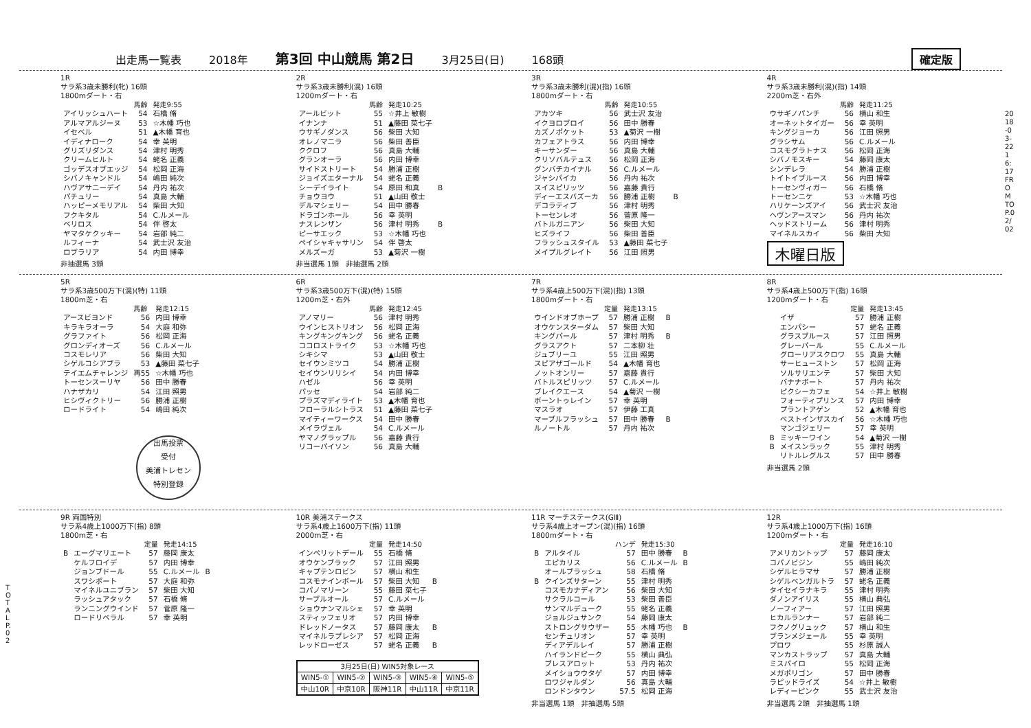出走馬一覧表 2018年 第3回 中山競馬 第2日 3月25日(日) 168頭 確定版
1R
サラ系3歳未勝利(牝) 16頭
1800mダート・右
| | 馬齢 | 発走9:55 |
| --- | --- | --- |
| アイリッシュハート | 54 | 石橋 脩 |
| アルマアルジーヌ | 53 | ☆木幡 巧也 |
| イセベル | 51 | ▲木幡 育也 |
| イディナローク | 54 | 幸 英明 |
| グリズリダンス | 54 | 津村 明秀 |
| クリームヒルト | 54 | 蛯名 正義 |
| ゴッデスオブエッジ | 54 | 松岡 正海 |
| シバノキャンドル | 54 | 嶋田 純次 |
| ハヴアサニーデイ | 54 | 丹内 祐次 |
| パチュリー | 54 | 真島 大輔 |
| ハッピーメモリアル | 54 | 柴田 大知 |
| フクキタル | 54 | C.ルメール |
| ベリロス | 54 | 伴 啓太 |
| ヤマタケクッキー | 54 | 岩部 純二 |
| ルフィーナ | 54 | 武士沢 友治 |
| ロブラリア | 54 | 内田 博幸 |
非抽選馬 3頭
2R
サラ系3歳未勝利(混) 16頭
1200mダート・右
| | 馬齢 | 発走10:25 | |
| --- | --- | --- | --- |
| アールビット | 55 | ☆井上 敏樹 | |
| イナンナ | 51 | ▲藤田 菜七子 | |
| ウサギノダンス | 56 | 柴田 大知 | |
| オレノマニラ | 56 | 柴田 善臣 | |
| ククロフ | 56 | 真島 大輔 | |
| グランオーラ | 56 | 内田 博幸 | |
| サイドストリート | 54 | 勝浦 正樹 | |
| ジョイズエターナル | 54 | 蛯名 正義 | |
| シーデイライト | 54 | 原田 和真 | B |
| チョウヨウ | 51 | ▲山田 敬士 | |
| デルマシェリー | 54 | 田中 勝春 | |
| ドラゴンホール | 56 | 幸 英明 | |
| ナスレンザン | 56 | 津村 明秀 | B |
| ピーサエック | 53 | ☆木幡 巧也 | |
| ペイシャキャサリン | 54 | 伴 啓太 | |
| メルズーガ | 53 | ▲菊沢 一樹 | |
非当選馬 1頭 非抽選馬 2頭
3R
サラ系3歳未勝利(混)(指) 16頭
1800mダート・右
| | 馬齢 | 発走10:55 | |
| --- | --- | --- | --- |
| アカツキ | 56 | 武士沢 友治 | |
| イクヨロブロイ | 56 | 田中 勝春 | |
| カズノポケット | 53 | ▲菊沢 一樹 | |
| カフェアトラス | 56 | 内田 博幸 | |
| キーサンダー | 56 | 真島 大輔 | |
| クリソバルテュス | 56 | 松岡 正海 | |
| グンバチカイナル | 56 | C.ルメール | |
| ジャシパイカ | 56 | 丹内 祐次 | |
| スイスピリッツ | 56 | 嘉藤 貴行 | |
| ディーエスバズーカ | 56 | 勝浦 正樹 | B |
| デコラティブ | 56 | 津村 明秀 | |
| トーセンレオ | 56 | 菅原 隆一 | |
| バトルガニアン | 56 | 柴田 大知 | |
| ヒズライフ | 56 | 柴田 善臣 | |
| フラッシュスタイル | 53 | ▲藤田 菜七子 | |
| メイプルグレイト | 56 | 江田 照男 | |
4R
サラ系3歳未勝利(混)(指) 14頭
2200m芝・右外
| | 馬齢 | 発走11:25 |
| --- | --- | --- |
| ウサギノパンチ | 56 | 横山 和生 |
| オーネットタイガー | 56 | 幸 英明 |
| キングジョーカ | 56 | 江田 照男 |
| グラシサム | 56 | C.ルメール |
| コスモグラトナス | 56 | 松岡 正海 |
| シバノモスキー | 54 | 藤岡 康太 |
| シンデレラ | 54 | 勝浦 正樹 |
| トイトイブルース | 56 | 内田 博幸 |
| トーセンヴィガー | 56 | 石橋 脩 |
| トーセンニケ | 53 | ☆木幡 巧也 |
| ハリケーンズアイ | 56 | 武士沢 友治 |
| ヘヴンアースマン | 56 | 丹内 祐次 |
| ヘッドストリーム | 56 | 津村 明秀 |
| マイネルスカイ | 56 | 柴田 大知 |
木曜日版
5R
サラ系3歳500万下(混)(特) 11頭
1800m芝・右
| | 馬齢 | 発走12:15 |
| --- | --- | --- |
| アースビヨンド | 56 | 内田 博幸 |
| キラキラオーラ | 54 | 大庭 和弥 |
| グラファイト | 56 | 松岡 正海 |
| グロンディオーズ | 56 | C.ルメール |
| コスモレリア | 56 | 柴田 大知 |
| シゲルコシアブラ | 53 | ▲藤田 菜七子 |
| テイエムチャレンジ | 再55 | ☆木幡 巧也 |
| トーセンスーリヤ | 56 | 田中 勝春 |
| ハナザカリ | 54 | 江田 照男 |
| ヒシヴィクトリー | 56 | 勝浦 正樹 |
| ロードライト | 54 | 嶋田 純次 |
出馬投票
受付
美浦トレセン
特別登録
6R
サラ系3歳500万下(混)(特) 15頭
1200m芝・右外
| | 馬齢 | 発走12:45 |
| --- | --- | --- |
| アノマリー | 56 | 津村 明秀 |
| ウインヒストリオン | 56 | 松岡 正海 |
| キングキングキング | 56 | 蛯名 正義 |
| ココロストライク | 53 | ☆木幡 巧也 |
| シキシマ | 53 | ▲山田 敬士 |
| セイウンミツコ | 54 | 勝浦 正樹 |
| セイウンリリシイ | 54 | 内田 博幸 |
| ハゼル | 56 | 幸 英明 |
| パッセ | 54 | 岩部 純二 |
| プラズマディライト | 53 | ▲木幡 育也 |
| フローラルシトラス | 51 | ▲藤田 菜七子 |
| マイティーワークス | 54 | 田中 勝春 |
| メイラヴェル | 54 | C.ルメール |
| ヤマノグラップル | 56 | 嘉藤 貴行 |
| リコーパイソン | 56 | 真島 大輔 |
7R
サラ系4歳上500万下(混)(指) 13頭
1800mダート・右
| | 定量 | 発走13:15 | |
| --- | --- | --- | --- |
| ウインドオブホープ | 57 | 勝浦 正樹 | B |
| オウケンスターダム | 57 | 柴田 大知 | |
| キングパール | 57 | 津村 明秀 | B |
| グラスアクト | 57 | 二本柳 壮 | |
| ジュブリーユ | 55 | 江田 照男 | |
| スピアザゴールド | 54 | ▲木幡 育也 | |
| ノットオンリー | 57 | 嘉藤 貴行 | |
| バトルスピリッツ | 57 | C.ルメール | |
| ブレイクエース | 54 | ▲菊沢 一樹 | |
| ボーントゥレイン | 57 | 幸 英明 | |
| マスラオ | 57 | 伊藤 工真 | |
| マーブルフラッシュ | 57 | 田中 勝春 | B |
| ルノートル | 57 | 丹内 祐次 | |
8R
サラ系4歳上500万下(指) 16頭
1200mダート・右
| | | 定量 | 発走13:45 |
| --- | --- | --- | --- |
| | イザ | 57 | 勝浦 正樹 |
| | エンパシー | 57 | 蛯名 正義 |
| | グラスブルース | 57 | 江田 照男 |
| | グレーパール | 55 | C.ルメール |
| | グローリアスクロワ | 55 | 真島 大輔 |
| | サーヒューストン | 57 | 松岡 正海 |
| | ソルサリエンテ | 57 | 柴田 大知 |
| | バナナボート | 57 | 丹内 祐次 |
| | ピクシーカフェ | 54 | ☆井上 敏樹 |
| | フォーティプリンス | 57 | 内田 博幸 |
| | プラントアゲン | 52 | ▲木幡 育也 |
| | ベストインザスカイ | 56 | ☆木幡 巧也 |
| | マンゴジェリー | 57 | 幸 英明 |
| B | ミッキーワイン | 54 | ▲菊沢 一樹 |
| B | メイスンラック | 55 | 津村 明秀 |
| | リトルレグルス | 57 | 田中 勝春 |
非当選馬 2頭
9R 両国特別
サラ系4歳上1000万下(指) 8頭
1800m芝・右
| | | 定量 | 発走14:15 | |
| --- | --- | --- | --- | --- |
| B | エーグマリエート | 57 | 藤岡 康太 | |
| | ケルフロイデ | 57 | 内田 博幸 | |
| | ジョンブドール | 55 | C.ルメール | B |
| | スワシポート | 57 | 大庭 和弥 | |
| | マイネルユニブラン | 57 | 柴田 大知 | |
| | ラッシュアタック | 57 | 石橋 脩 | |
| | ランニングウインド | 57 | 菅原 隆一 | |
| | ロードリベラル | 57 | 幸 英明 | |
10R 美浦ステークス
サラ系4歳上1600万下(指) 11頭
2000m芝・右
| | 定量 | 発走14:50 | |
| --- | --- | --- | --- |
| インペリットデール | 55 | 石橋 脩 | |
| オウケンブラック | 57 | 江田 照男 | |
| キャプテンロビン | 57 | 横山 和生 | |
| コスモナインボール | 57 | 柴田 大知 | B |
| コパノマリーン | 55 | 藤田 菜七子 | |
| サーブルオール | 57 | C.ルメール | |
| ショウナンマルシェ | 57 | 幸 英明 | |
| スティッフェリオ | 57 | 内田 博幸 | |
| ドレッドノータス | 57 | 藤岡 康太 | B |
| マイネルラプレシア | 57 | 松岡 正海 | |
| レッドローゼス | 57 | 蛯名 正義 | B |
| 3月25日(日) WIN5対象レース | | | | |
| --- | --- | --- | --- | --- |
| WIN5-① | WIN5-② | WIN5-③ | WIN5-④ | WIN5-⑤ |
| 中山10R | 中京10R | 阪神11R | 中山11R | 中京11R |
11R マーチステークス(GⅢ)
サラ系4歳上オープン(混)(指) 16頭
1800mダート・右
| | | ハンデ | 発走15:30 | |
| --- | --- | --- | --- | --- |
| B | アルタイル | 57 | 田中 勝春 | B |
| | エピカリス | 56 | C.ルメール | B |
| | オールブラッシュ | 58 | 石橋 脩 | |
| B | クインズサターン | 55 | 津村 明秀 | |
| | コスモカナディアン | 56 | 柴田 大知 | |
| | サクラルコール | 53 | 柴田 善臣 | |
| | サンマルデューク | 55 | 蛯名 正義 | |
| | ジョルジュサンク | 54 | 藤岡 康太 | |
| | ストロングサウザー | 55 | 木幡 巧也 | B |
| | センチュリオン | 57 | 幸 英明 | |
| | ディアデルレイ | 57 | 勝浦 正樹 | |
| | ハイランドピーク | 55 | 横山 典弘 | |
| | ブレスアロット | 53 | 丹内 祐次 | |
| | メイショウウタゲ | 57 | 内田 博幸 | |
| | ロワジャルダン | 56 | 真島 大輔 | |
| | ロンドンタウン | 57.5 | 松岡 正海 | |
非当選馬 1頭 非抽選馬 5頭
12R
サラ系4歳上1000万下(指) 16頭
1200mダート・右
| | 定量 | 発走16:10 |
| --- | --- | --- |
| アメリカントップ | 57 | 藤岡 康太 |
| コパノビジン | 55 | 嶋田 純次 |
| シゲルヒラマサ | 57 | 勝浦 正樹 |
| シゲルベンガルトラ | 57 | 蛯名 正義 |
| タイセイラナキラ | 55 | 津村 明秀 |
| ダノンアイリス | 55 | 横山 典弘 |
| ノーフィアー | 57 | 江田 照男 |
| ヒカルランナー | 57 | 岩部 純二 |
| フクノグリュック | 57 | 横山 和生 |
| ブランメジェール | 55 | 幸 英明 |
| プロワ | 55 | 杉原 誠人 |
| マンカストラップ | 57 | 真島 大輔 |
| ミスパイロ | 55 | 松岡 正海 |
| メガポリゴン | 57 | 田中 勝春 |
| ラピッドライズ | 54 | ☆井上 敏樹 |
| レディーピンク | 55 | 武士沢 友治 |
非当選馬 2頭 非抽選馬 1頭
2018-03-22 16:17 FROM TO P.02/02
TOTAL P.02